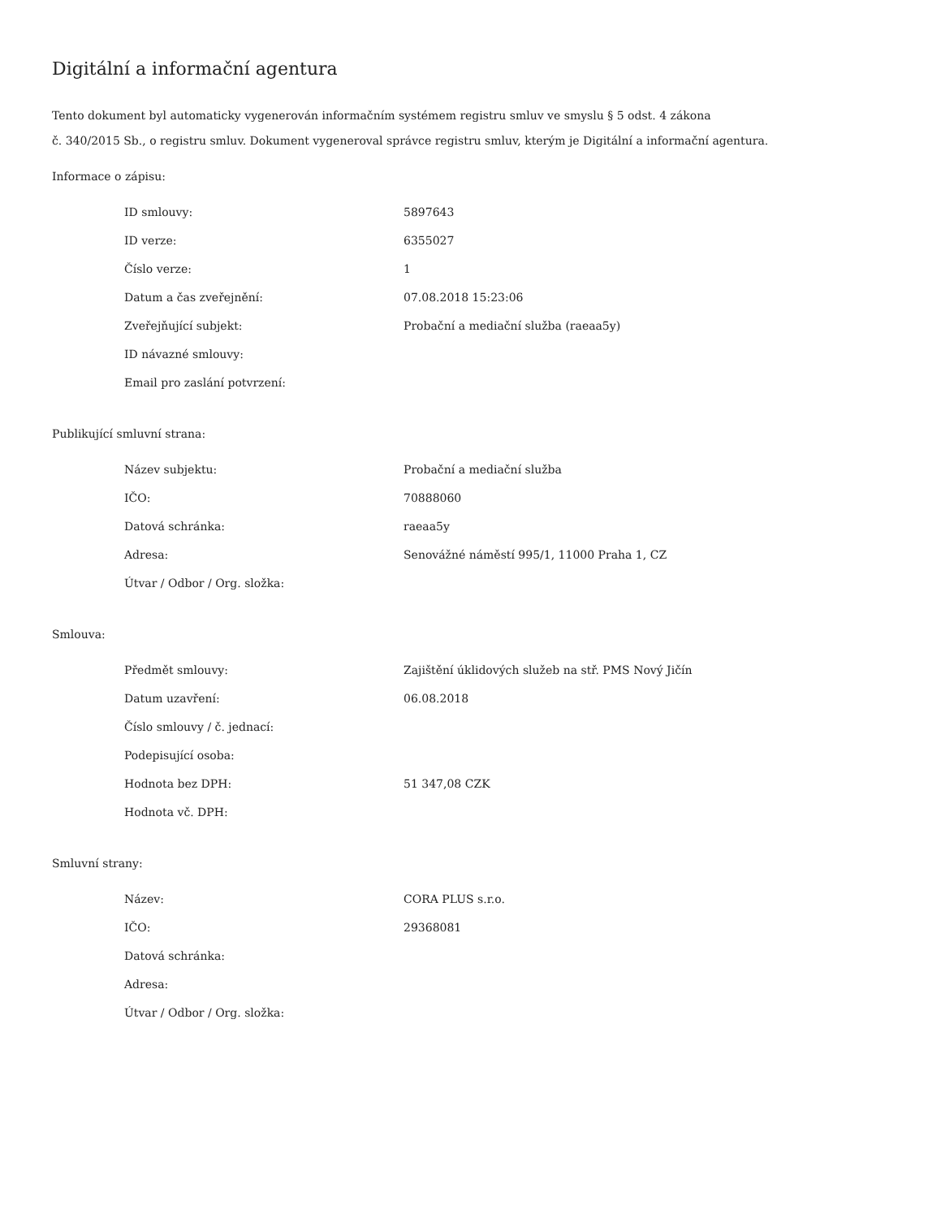Digitální a informační agentura
Tento dokument byl automaticky vygenerován informačním systémem registru smluv ve smyslu § 5 odst. 4 zákona
č. 340/2015 Sb., o registru smluv. Dokument vygeneroval správce registru smluv, kterým je Digitální a informační agentura.
Informace o zápisu:
| ID smlouvy: | 5897643 |
| ID verze: | 6355027 |
| Číslo verze: | 1 |
| Datum a čas zveřejnění: | 07.08.2018 15:23:06 |
| Zveřejňující subjekt: | Probační a mediační služba (raeaa5y) |
| ID návazné smlouvy: | |
| Email pro zaslání potvrzení: | |
Publikující smluvní strana:
| Název subjektu: | Probační a mediační služba |
| IČO: | 70888060 |
| Datová schránka: | raeaa5y |
| Adresa: | Senovážné náměstí 995/1, 11000 Praha 1, CZ |
| Útvar / Odbor / Org. složka: | |
Smlouva:
| Předmět smlouvy: | Zajištění úklidových služeb na stř. PMS Nový Jičín |
| Datum uzavření: | 06.08.2018 |
| Číslo smlouvy / č. jednací: | |
| Podepisující osoba: | |
| Hodnota bez DPH: | 51 347,08 CZK |
| Hodnota vč. DPH: | |
Smluvní strany:
| Název: | CORA PLUS s.r.o. |
| IČO: | 29368081 |
| Datová schránka: | |
| Adresa: | |
| Útvar / Odbor / Org. složka: | |